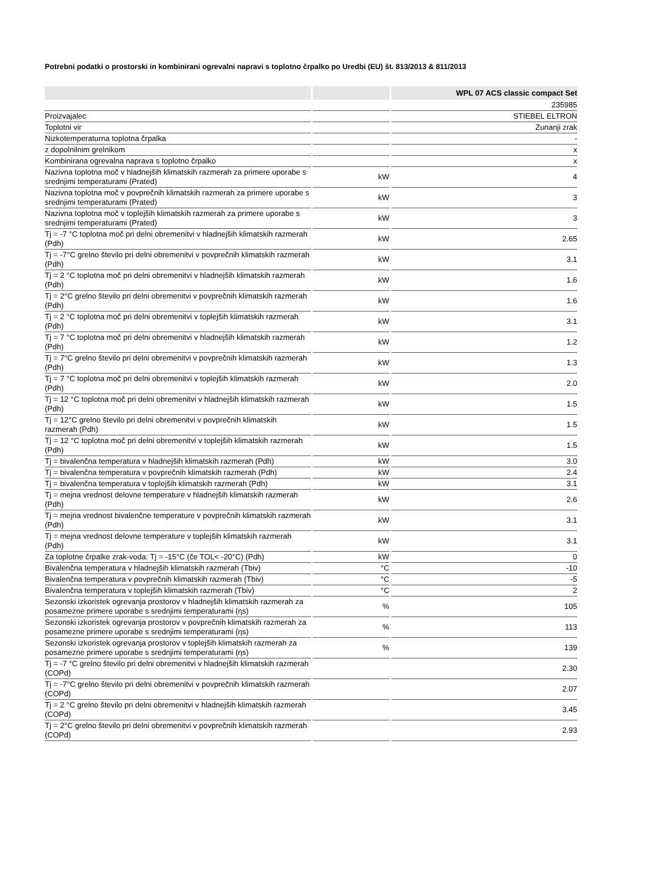Potrebni podatki o prostorski in kombinirani ogrevalni napravi s toplotno črpalko po Uredbi (EU) št. 813/2013 & 811/2013
| | | WPL 07 ACS classic compact Set |
| --- | --- | --- |
| | | 235985 |
| Proizvajalec | | STIEBEL ELTRON |
| Toplotni vir | | Zunanji zrak |
| Nizkotemperaturna toplotna črpalka | | - |
| z dopolnilnim grelnikom | | x |
| Kombinirana ogrevalna naprava s toplotno črpalko | | x |
| Nazivna toplotna moč v hladnejših klimatskih razmerah za primere uporabe s srednjimi temperaturami (Prated) | kW | 4 |
| Nazivna toplotna moč v povprečnih klimatskih razmerah za primere uporabe s srednjimi temperaturami (Prated) | kW | 3 |
| Nazivna toplotna moč v toplejših klimatskih razmerah za primere uporabe s srednjimi temperaturami (Prated) | kW | 3 |
| Tj = -7 °C toplotna moč pri delni obremenitvi v hladnejših klimatskih razmerah (Pdh) | kW | 2.65 |
| Tj = -7°C grelno število pri delni obremenitvi v povprečnih klimatskih razmerah (Pdh) | kW | 3.1 |
| Tj = 2 °C toplotna moč pri delni obremenitvi v hladnejših klimatskih razmerah (Pdh) | kW | 1.6 |
| Tj = 2°C grelno število pri delni obremenitvi v povprečnih klimatskih razmerah (Pdh) | kW | 1.6 |
| Tj = 2 °C toplotna moč pri delni obremenitvi v toplejših klimatskih razmerah (Pdh) | kW | 3.1 |
| Tj = 7 °C toplotna moč pri delni obremenitvi v hladnejših klimatskih razmerah (Pdh) | kW | 1.2 |
| Tj = 7°C grelno število pri delni obremenitvi v povprečnih klimatskih razmerah (Pdh) | kW | 1.3 |
| Tj = 7 °C toplotna moč pri delni obremenitvi v toplejših klimatskih razmerah (Pdh) | kW | 2.0 |
| Tj = 12 °C toplotna moč pri delni obremenitvi v hladnejših klimatskih razmerah (Pdh) | kW | 1.5 |
| Tj = 12°C grelno število pri delni obremenitvi v povprečnih klimatskih razmerah (Pdh) | kW | 1.5 |
| Tj = 12 °C toplotna moč pri delni obremenitvi v toplejših klimatskih razmerah (Pdh) | kW | 1.5 |
| Tj = bivalenčna temperatura v hladnejših klimatskih razmerah (Pdh) | kW | 3.0 |
| Tj = bivalenčna temperatura v povprečnih klimatskih razmerah (Pdh) | kW | 2.4 |
| Tj = bivalenčna temperatura v toplejših klimatskih razmerah (Pdh) | kW | 3.1 |
| Tj = mejna vrednost delovne temperature v hladnejših klimatskih razmerah (Pdh) | kW | 2.6 |
| Tj = mejna vrednost bivalenčne temperature v povprečnih klimatskih razmerah (Pdh) | kW | 3.1 |
| Tj = mejna vrednost delovne temperature v toplejših klimatskih razmerah (Pdh) | kW | 3.1 |
| Za toplotne črpalke zrak-voda: Tj = -15°C (če TOL< -20°C) (Pdh) | kW | 0 |
| Bivalenčna temperatura v hladnejših klimatskih razmerah (Tbiv) | °C | -10 |
| Bivalenčna temperatura v povprečnih klimatskih razmerah (Tbiv) | °C | -5 |
| Bivalenčna temperatura v toplejših klimatskih razmerah (Tbiv) | °C | 2 |
| Sezonski izkoristek ogrevanja prostorov v hladnejših klimatskih razmerah za posamezne primere uporabe s srednjimi temperaturami (ηs) | % | 105 |
| Sezonski izkoristek ogrevanja prostorov v povprečnih klimatskih razmerah za posamezne primere uporabe s srednjimi temperaturami (ηs) | % | 113 |
| Sezonski izkoristek ogrevanja prostorov v toplejših klimatskih razmerah za posamezne primere uporabe s srednjimi temperaturami (ηs) | % | 139 |
| Tj = -7 °C grelno število pri delni obremenitvi v hladnejših klimatskih razmerah (COPd) | | 2.30 |
| Tj = -7°C grelno število pri delni obremenitvi v povprečnih klimatskih razmerah (COPd) | | 2.07 |
| Tj = 2 °C grelno število pri delni obremenitvi v hladnejših klimatskih razmerah (COPd) | | 3.45 |
| Tj = 2°C grelno število pri delni obremenitvi v povprečnih klimatskih razmerah (COPd) | | 2.93 |